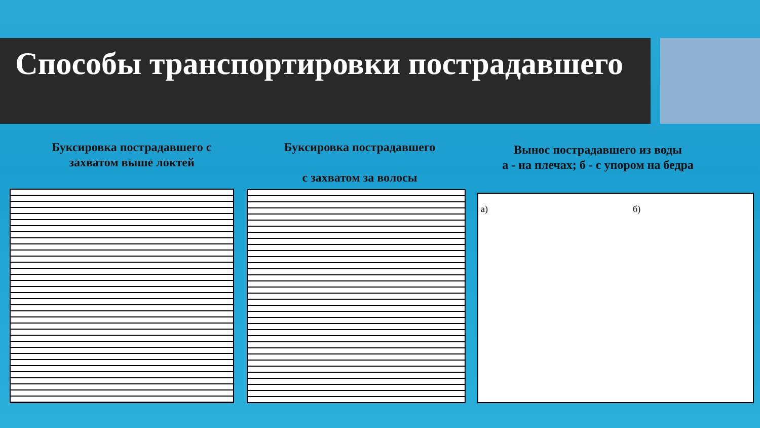Способы транспортировки пострадавшего
Буксировка пострадавшего с
захватом выше локтей
Буксировка пострадавшего
с захватом за волосы
Вынос пострадавшего из воды
а - на плечах; б - с упором на бедра
а) б)